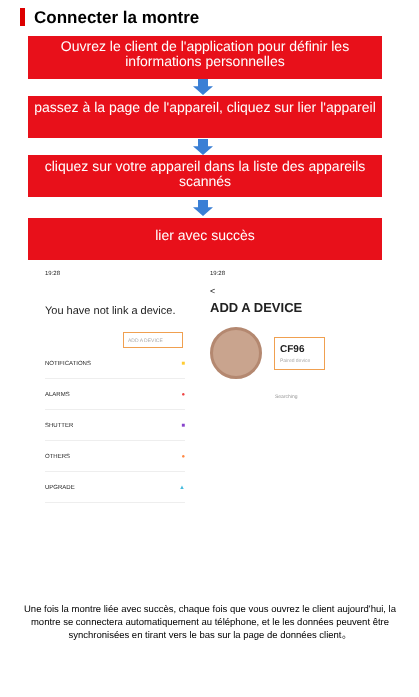Connecter la montre
Ouvrez le client de l'application pour définir les informations personnelles
passez à la page de l'appareil, cliquez sur lier l'appareil
cliquez sur votre appareil dans la liste des appareils scannés
lier avec succès
19:28
You have not link a device.
ADD A DEVICE
NOTIFICATIONS ■
ALARMS ●
SHUTTER ■
OTHERS ●
UPGRADE ▲
19:28
<
ADD A DEVICE
CF96
Paired device
Searching
Une fois la montre liée avec succès, chaque fois que vous ouvrez le client aujourd'hui, la montre se connectera automatiquement au téléphone, et le les données peuvent être synchronisées en tirant vers le bas sur la page de données client。